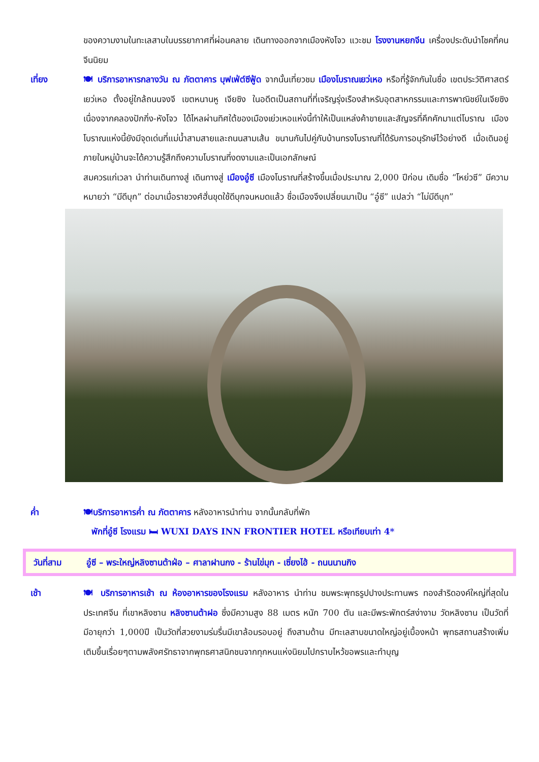ของความงามในทะเลสาบในบรรยากาศที่ผ่อนคลาย เดินทางออกจากเมืองหังโจว แวะชม โรงงานหยกจีน เครื่องประดับนำโชคที่คนจีนนิยม
เที่ยง 🍽 บริการอาหารกลางวัน ณ ภัตตาคาร บุฟเฟ่ต์ซีฟู้ด จากนั้นเที่ยวชม เมืองโบราณเยว่เหอ หรือที่รู้จักกันในชื่อ เขตประวัติศาสตร์เยว่เหอ ตั้งอยู่ใกล้ถนนจงจี เขตหนานหู เจียซิง ในอดีตเป็นสถานที่ที่เจริญรุ่งเรืองสำหรับอุตสาหกรรมและการพาณิชย์ในเจียซิง เนื่องจากคลองปักกิ่ง-หังโจว ได้ไหลผ่านทิศใต้ของเมืองเย่วเหอแห่งนี้ทำให้เป็นแหล่งค้าขายและสัญจรที่คึกคักมาแต่โบราณ เมืองโบราณแห่งนี้ยังมีจุดเด่นที่แม่น้ำสามสายและถนนสามเส้น ขนานกันไปคู่กับบ้านทรงโบราณที่ได้รับการอนุรักษ์ไว้อย่างดี เมื่อเดินอยู่ภายในหมู่บ้านจะได้ความรู้สึกถึงความโบราณที่งดงามและเป็นเอกลักษณ์
สมควรแก่เวลา นำท่านเดินทางสู่ เดินทางสู่ เมืองอู๋ซี เมืองโบราณที่สร้างขึ้นเมื่อประมาณ 2,000 ปีก่อน เดิมชื่อ “โหย่วซี” มีความหมายว่า “มีดีบุก” ต่อมาเมื่อราชวงศ์ฮั่นขุดใช้ดีบุกจนหมดแล้ว ชื่อเมืองจึงเปลี่ยนมาเป็น “อู๋ซี” แปลว่า “ไม่มีดีบุก”
ค่ำ 🍽บริการอาหารค่ำ ณ ภัตตาคาร หลังอาหารนำท่าน จากนั้นกลับที่พัก
พักที่อู๋ซี โรงแรม 🛏 WUXI DAYS INN FRONTIER HOTEL หรือเทียบเท่า 4*
วันที่สาม อู๋ซี – พระใหญ่หลิงซานต้าฝ่อ – ศาลาฝานกง - ร้านไข่มุก - เซี่ยงไฮ้ - ถนนนานกิง
เช้า 🍽 บริการอาหารเช้า ณ ห้องอาหารของโรงแรม หลังอาหาร นำท่าน ชมพระพุทธรูปปางประทานพร ทองสำริดองค์ใหญ่ที่สุดในประเทศจีน ที่เขาหลิงซาน หลิงซานต้าฝอ ซึ่งมีความสูง 88 เมตร หนัก 700 ตัน และมีพระพักตร์สง่างาม วัดหลิงซาน เป็นวัดที่มีอายุกว่า 1,000ปี เป็นวัดที่สวยงามร่มรื่นมีเขาล้อมรอบอยู่ ถึงสามด้าน มีทะเลสาบขนาดใหญ่อยู่เบื้องหน้า พุทธสถานสร้างเพิ่มเติมขึ้นเรื่อยๆตามพลังศรัทธาจากพุทธศาสนิกชนจากทุกหนแห่งนิยมไปกราบไหว้ขอพรและทำบุญ